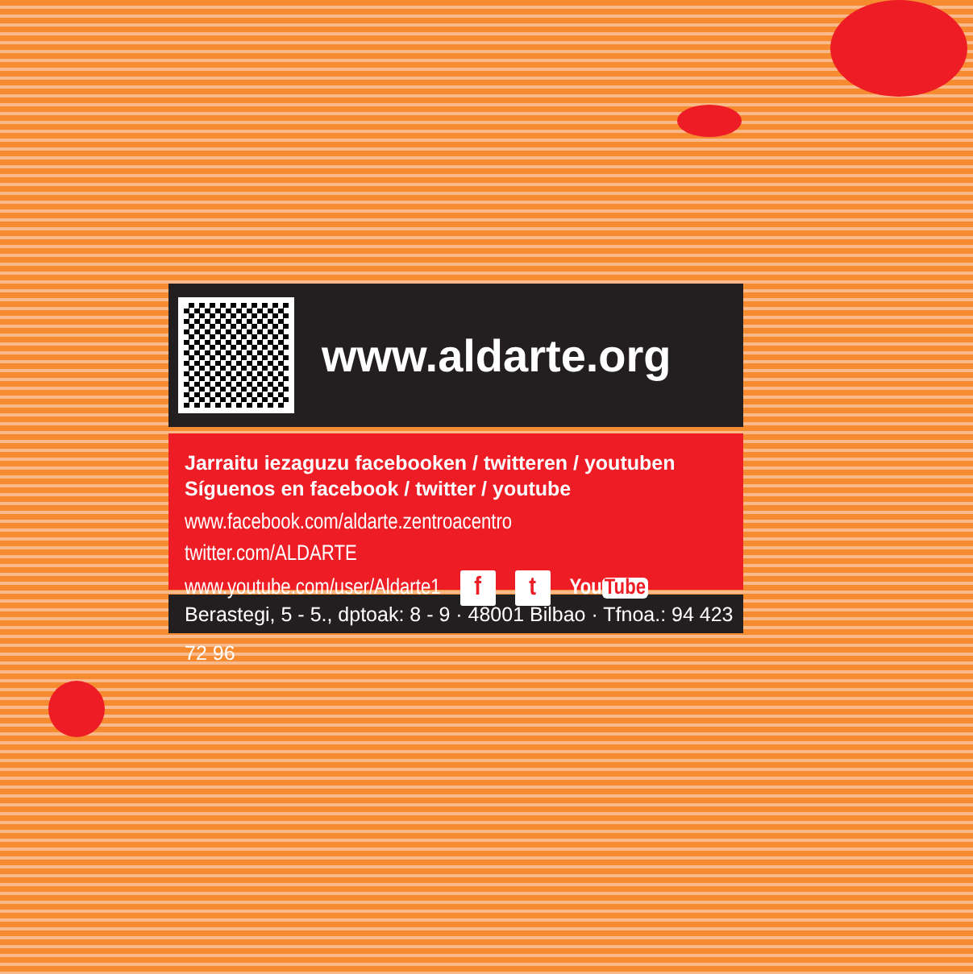www.aldarte.org
Jarraitu iezaguzu facebooken / twitteren / youtuben
Síguenos en facebook / twitter / youtube
www.facebook.com/aldarte.zentroacentro
twitter.com/ALDARTE
www.youtube.com/user/Aldarte1 f t You Tube
Berastegi, 5 - 5., dptoak: 8 - 9 · 48001 Bilbao · Tfnoa.: 94 423 72 96